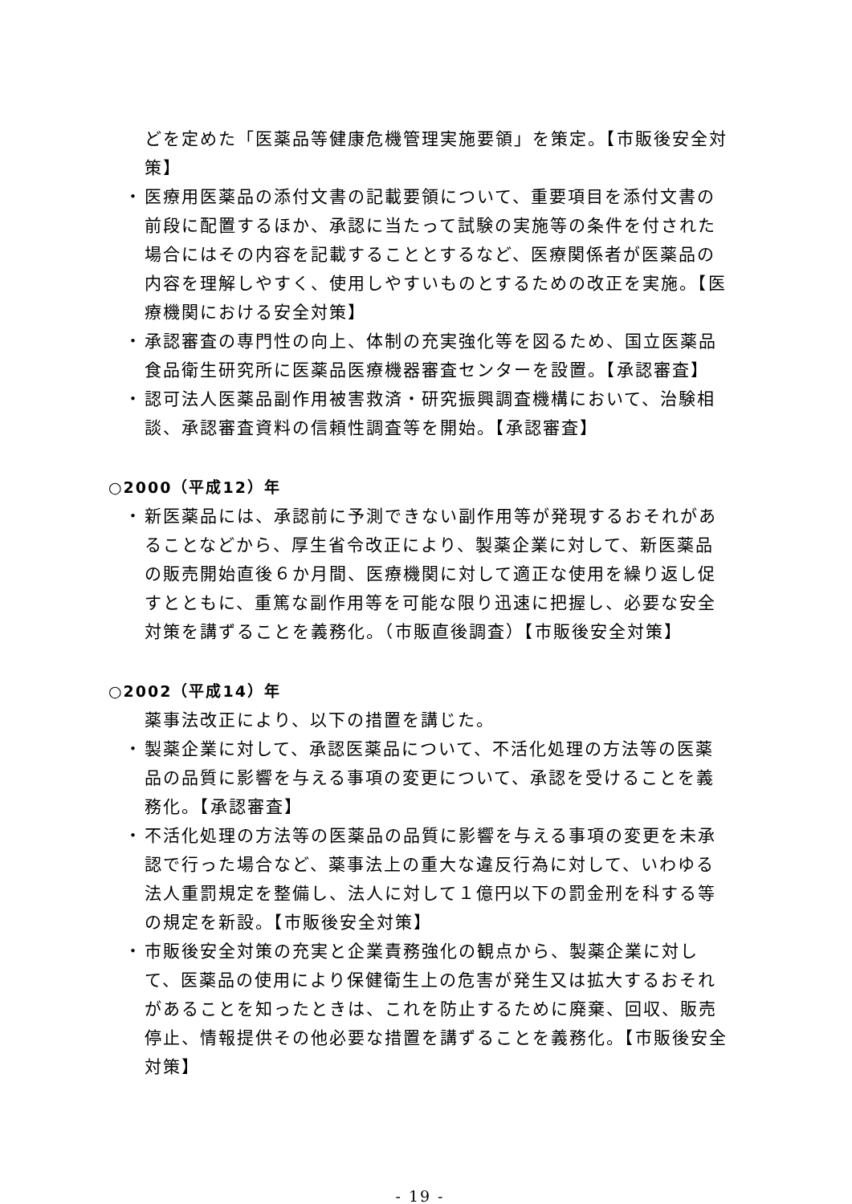どを定めた「医薬品等健康危機管理実施要領」を策定。【市販後安全対策】
・ 医療用医薬品の添付文書の記載要領について、重要項目を添付文書の前段に配置するほか、承認に当たって試験の実施等の条件を付された場合にはその内容を記載することとするなど、医療関係者が医薬品の内容を理解しやすく、使用しやすいものとするための改正を実施。【医療機関における安全対策】
・ 承認審査の専門性の向上、体制の充実強化等を図るため、国立医薬品食品衛生研究所に医薬品医療機器審査センターを設置。【承認審査】
・ 認可法人医薬品副作用被害救済・研究振興調査機構において、治験相談、承認審査資料の信頼性調査等を開始。【承認審査】
○2000（平成12）年
・ 新医薬品には、承認前に予測できない副作用等が発現するおそれがあることなどから、厚生省令改正により、製薬企業に対して、新医薬品の販売開始直後６か月間、医療機関に対して適正な使用を繰り返し促すとともに、重篤な副作用等を可能な限り迅速に把握し、必要な安全対策を講ずることを義務化。（市販直後調査）【市販後安全対策】
○2002（平成14）年
薬事法改正により、以下の措置を講じた。
・ 製薬企業に対して、承認医薬品について、不活化処理の方法等の医薬品の品質に影響を与える事項の変更について、承認を受けることを義務化。【承認審査】
・ 不活化処理の方法等の医薬品の品質に影響を与える事項の変更を未承認で行った場合など、薬事法上の重大な違反行為に対して、いわゆる法人重罰規定を整備し、法人に対して１億円以下の罰金刑を科する等の規定を新設。【市販後安全対策】
・ 市販後安全対策の充実と企業責務強化の観点から、製薬企業に対して、医薬品の使用により保健衛生上の危害が発生又は拡大するおそれがあることを知ったときは、これを防止するために廃棄、回収、販売停止、情報提供その他必要な措置を講ずることを義務化。【市販後安全対策】
- 19 -